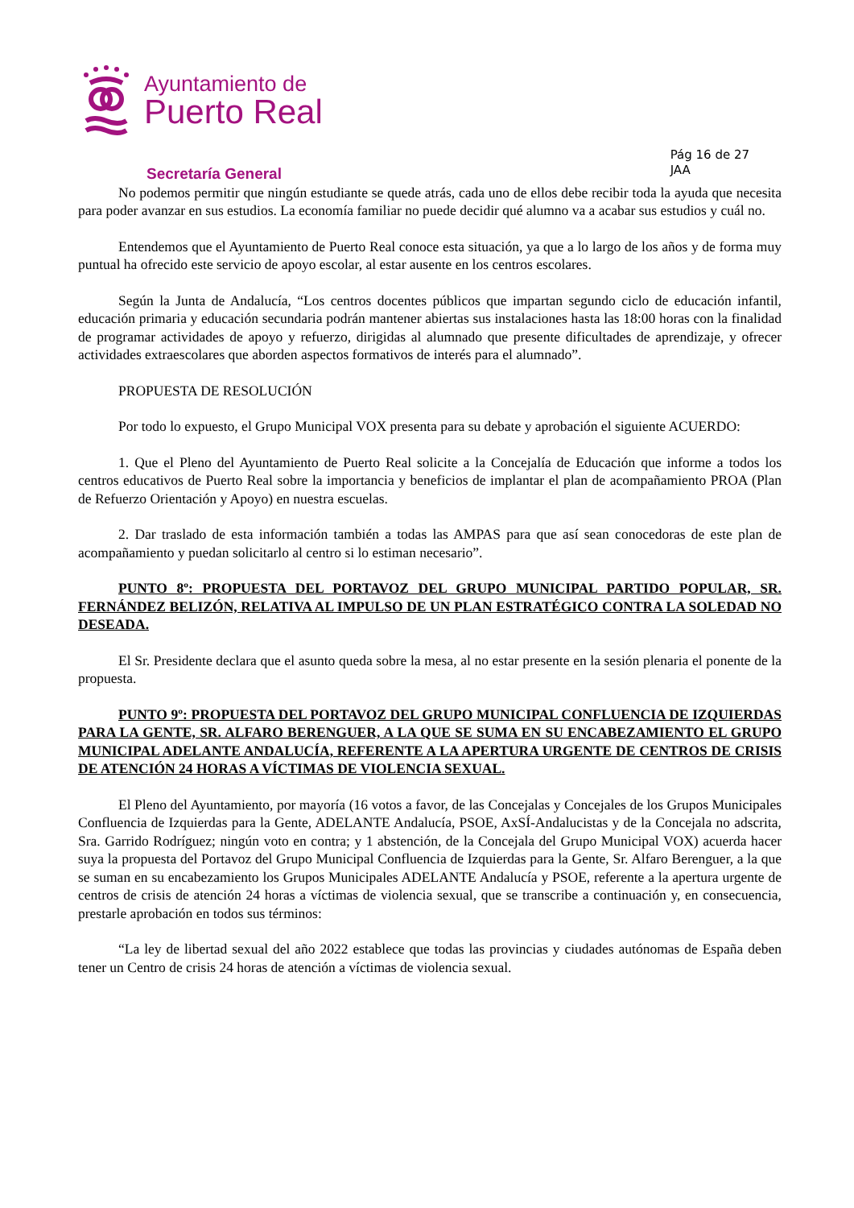Ayuntamiento de
Puerto Real
Secretaría General
Pág 16 de 27
JAA
No podemos permitir que ningún estudiante se quede atrás, cada uno de ellos debe recibir toda la ayuda que necesita para poder avanzar en sus estudios. La economía familiar no puede decidir qué alumno va a acabar sus estudios y cuál no.
Entendemos que el Ayuntamiento de Puerto Real conoce esta situación, ya que a lo largo de los años y de forma muy puntual ha ofrecido este servicio de apoyo escolar, al estar ausente en los centros escolares.
Según la Junta de Andalucía, “Los centros docentes públicos que impartan segundo ciclo de educación infantil, educación primaria y educación secundaria podrán mantener abiertas sus instalaciones hasta las 18:00 horas con la finalidad de programar actividades de apoyo y refuerzo, dirigidas al alumnado que presente dificultades de aprendizaje, y ofrecer actividades extraescolares que aborden aspectos formativos de interés para el alumnado”.
PROPUESTA DE RESOLUCIÓN
Por todo lo expuesto, el Grupo Municipal VOX presenta para su debate y aprobación el siguiente ACUERDO:
1. Que el Pleno del Ayuntamiento de Puerto Real solicite a la Concejalía de Educación que informe a todos los centros educativos de Puerto Real sobre la importancia y beneficios de implantar el plan de acompañamiento PROA (Plan de Refuerzo Orientación y Apoyo) en nuestra escuelas.
2. Dar traslado de esta información también a todas las AMPAS para que así sean conocedoras de este plan de acompañamiento y puedan solicitarlo al centro si lo estiman necesario”.
PUNTO 8º: PROPUESTA DEL PORTAVOZ DEL GRUPO MUNICIPAL PARTIDO POPULAR, SR. FERNÁNDEZ BELIZÓN, RELATIVA AL IMPULSO DE UN PLAN ESTRATÉGICO CONTRA LA SOLEDAD NO DESEADA.
El Sr. Presidente declara que el asunto queda sobre la mesa, al no estar presente en la sesión plenaria el ponente de la propuesta.
PUNTO 9º: PROPUESTA DEL PORTAVOZ DEL GRUPO MUNICIPAL CONFLUENCIA DE IZQUIERDAS PARA LA GENTE, SR. ALFARO BERENGUER, A LA QUE SE SUMA EN SU ENCABEZAMIENTO EL GRUPO MUNICIPAL ADELANTE ANDALUCÍA, REFERENTE A LA APERTURA URGENTE DE CENTROS DE CRISIS DE ATENCIÓN 24 HORAS A VÍCTIMAS DE VIOLENCIA SEXUAL.
El Pleno del Ayuntamiento, por mayoría (16 votos a favor, de las Concejalas y Concejales de los Grupos Municipales Confluencia de Izquierdas para la Gente, ADELANTE Andalucía, PSOE, AxSÍ-Andalucistas y de la Concejala no adscrita, Sra. Garrido Rodríguez; ningún voto en contra; y 1 abstención, de la Concejala del Grupo Municipal VOX) acuerda hacer suya la propuesta del Portavoz del Grupo Municipal Confluencia de Izquierdas para la Gente, Sr. Alfaro Berenguer, a la que se suman en su encabezamiento los Grupos Municipales ADELANTE Andalucía y PSOE, referente a la apertura urgente de centros de crisis de atención 24 horas a víctimas de violencia sexual, que se transcribe a continuación y, en consecuencia, prestarle aprobación en todos sus términos:
“La ley de libertad sexual del año 2022 establece que todas las provincias y ciudades autónomas de España deben tener un Centro de crisis 24 horas de atención a víctimas de violencia sexual.